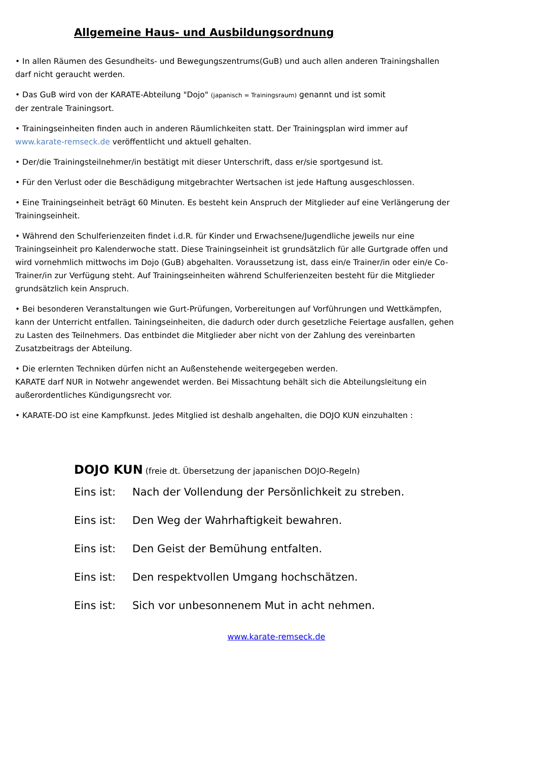Allgemeine Haus- und Ausbildungsordnung
• In allen Räumen des Gesundheits- und Bewegungszentrums(GuB) und auch allen anderen Trainingshallen darf nicht geraucht werden.
• Das GuB wird von der KARATE-Abteilung "Dojo" (japanisch = Trainingsraum) genannt und ist somit
der zentrale Trainingsort.
• Trainingseinheiten finden auch in anderen Räumlichkeiten statt. Der Trainingsplan wird immer auf www.karate-remseck.de veröffentlicht und aktuell gehalten.
• Der/die Trainingsteilnehmer/in bestätigt mit dieser Unterschrift, dass er/sie sportgesund ist.
• Für den Verlust oder die Beschädigung mitgebrachter Wertsachen ist jede Haftung ausgeschlossen.
• Eine Trainingseinheit beträgt 60 Minuten. Es besteht kein Anspruch der Mitglieder auf eine Verlängerung der Trainingseinheit.
• Während den Schulferienzeiten findet i.d.R. für Kinder und Erwachsene/Jugendliche jeweils nur eine Trainingseinheit pro Kalenderwoche statt. Diese Trainingseinheit ist grundsätzlich für alle Gurtgrade offen und wird vornehmlich mittwochs im Dojo (GuB) abgehalten. Voraussetzung ist, dass ein/e Trainer/in oder ein/e Co-Trainer/in zur Verfügung steht. Auf Trainingseinheiten während Schulferienzeiten besteht für die Mitglieder grundsätzlich kein Anspruch.
• Bei besonderen Veranstaltungen wie Gurt-Prüfungen, Vorbereitungen auf Vorführungen und Wettkämpfen, kann der Unterricht entfallen. Tainingseinheiten, die dadurch oder durch gesetzliche Feiertage ausfallen, gehen zu Lasten des Teilnehmers. Das entbindet die Mitglieder aber nicht von der Zahlung des vereinbarten Zusatzbeitrags der Abteilung.
• Die erlernten Techniken dürfen nicht an Außenstehende weitergegeben werden.
KARATE darf NUR in Notwehr angewendet werden. Bei Missachtung behält sich die Abteilungsleitung ein außerordentliches Kündigungsrecht vor.
• KARATE-DO ist eine Kampfkunst. Jedes Mitglied ist deshalb angehalten, die DOJO KUN einzuhalten :
DOJO KUN (freie dt. Übersetzung der japanischen DOJO-Regeln)
Eins ist: Nach der Vollendung der Persönlichkeit zu streben.
Eins ist: Den Weg der Wahrhaftigkeit bewahren.
Eins ist: Den Geist der Bemühung entfalten.
Eins ist: Den respektvollen Umgang hochschätzen.
Eins ist: Sich vor unbesonnenem Mut in acht nehmen.
www.karate-remseck.de